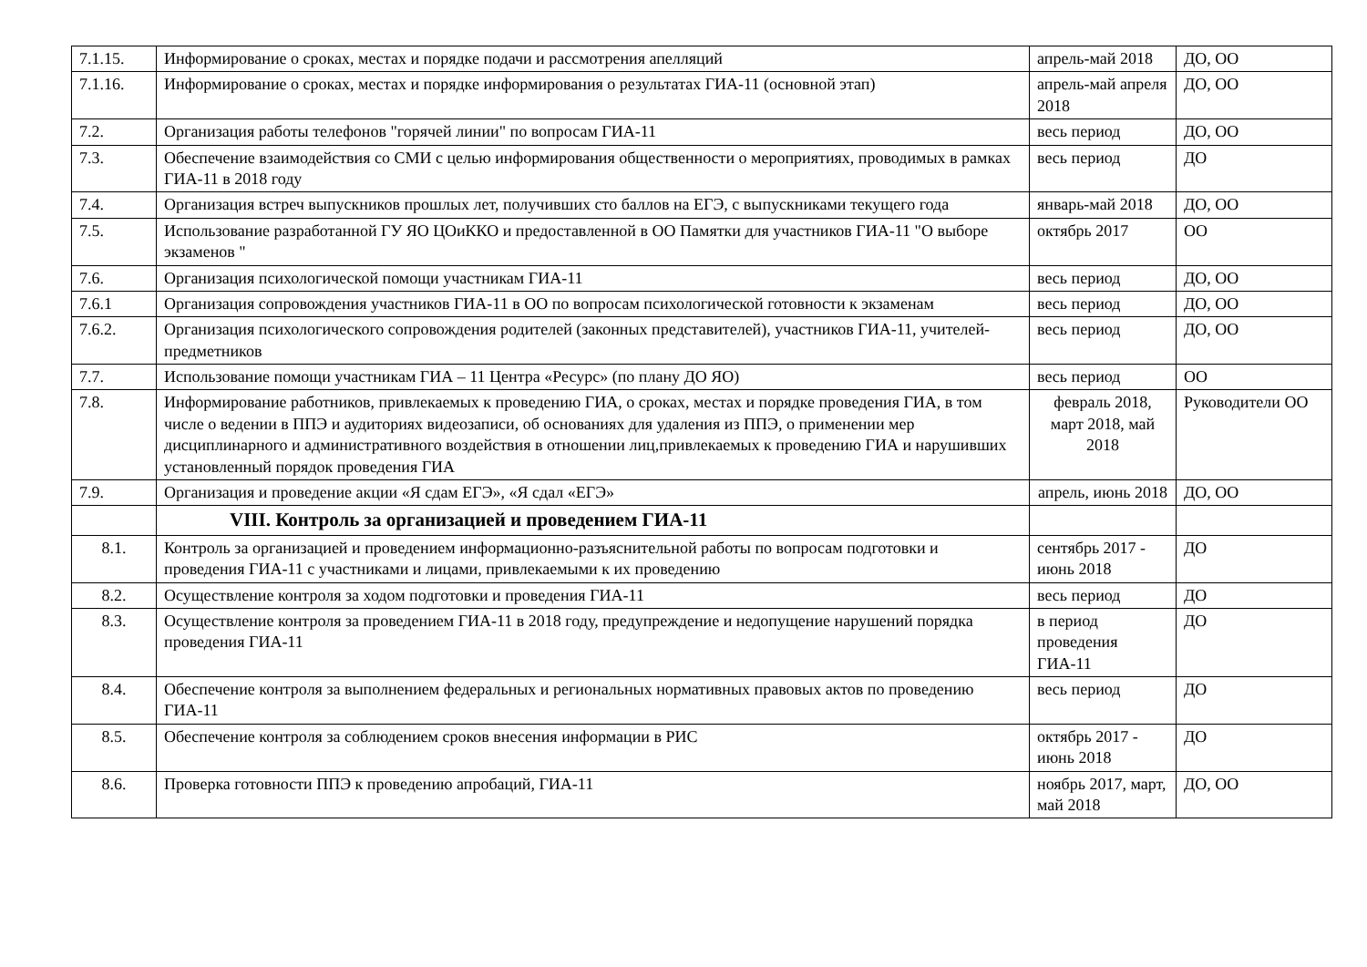| 7.1.15. | Информирование о сроках, местах и порядке подачи и рассмотрения апелляций | апрель-май 2018 | ДО, ОО |
| 7.1.16. | Информирование о сроках, местах и порядке информирования о результатах ГИА-11 (основной этап) | апрель-май апреля 2018 | ДО, ОО |
| 7.2. | Организация работы телефонов "горячей линии" по вопросам ГИА-11 | весь период | ДО, ОО |
| 7.3. | Обеспечение взаимодействия со СМИ с целью информирования общественности о мероприятиях, проводимых в рамках ГИА-11 в 2018 году | весь период | ДО |
| 7.4. | Организация встреч выпускников прошлых лет, получивших сто баллов на ЕГЭ, с выпускниками текущего года | январь-май 2018 | ДО, ОО |
| 7.5. | Использование разработанной ГУ ЯО ЦОиККО и предоставленной в ОО Памятки для участников ГИА-11 "О выборе экзаменов " | октябрь 2017 | ОО |
| 7.6. | Организация психологической помощи участникам ГИА-11 | весь период | ДО, ОО |
| 7.6.1 | Организация сопровождения участников ГИА-11 в ОО по вопросам психологической готовности к экзаменам | весь период | ДО, ОО |
| 7.6.2. | Организация психологического сопровождения родителей (законных представителей), участников ГИА-11, учителей-предметников | весь период | ДО, ОО |
| 7.7. | Использование помощи участникам ГИА – 11 Центра «Ресурс» (по плану ДО ЯО) | весь период | ОО |
| 7.8. | Информирование работников, привлекаемых к проведению ГИА, о сроках, местах и порядке проведения ГИА, в том числе о ведении в ППЭ и аудиториях видеозаписи, об основаниях для удаления из ППЭ, о применении мер дисциплинарного и административного воздействия в отношении лиц,привлекаемых к проведению ГИА и нарушивших установленный порядок проведения ГИА | февраль 2018, март 2018, май 2018 | Руководители ОО |
| 7.9. | Организация и проведение акции «Я сдам ЕГЭ», «Я сдал «ЕГЭ» | апрель, июнь 2018 | ДО, ОО |
| | VIII. Контроль за организацией и проведением ГИА-11 | | |
| 8.1. | Контроль за организацией и проведением информационно-разъяснительной работы по вопросам подготовки и проведения ГИА-11 с участниками и лицами, привлекаемыми к их проведению | сентябрь 2017 - июнь 2018 | ДО |
| 8.2. | Осуществление контроля за ходом подготовки и проведения ГИА-11 | весь период | ДО |
| 8.3. | Осуществление контроля за проведением ГИА-11 в 2018 году, предупреждение и недопущение нарушений порядка проведения ГИА-11 | в период проведения ГИА-11 | ДО |
| 8.4. | Обеспечение контроля за выполнением федеральных и региональных нормативных правовых актов по проведению ГИА-11 | весь период | ДО |
| 8.5. | Обеспечение контроля за соблюдением сроков внесения информации в РИС | октябрь 2017 - июнь 2018 | ДО |
| 8.6. | Проверка готовности ППЭ к проведению апробаций, ГИА-11 | ноябрь 2017, март, май 2018 | ДО, ОО |